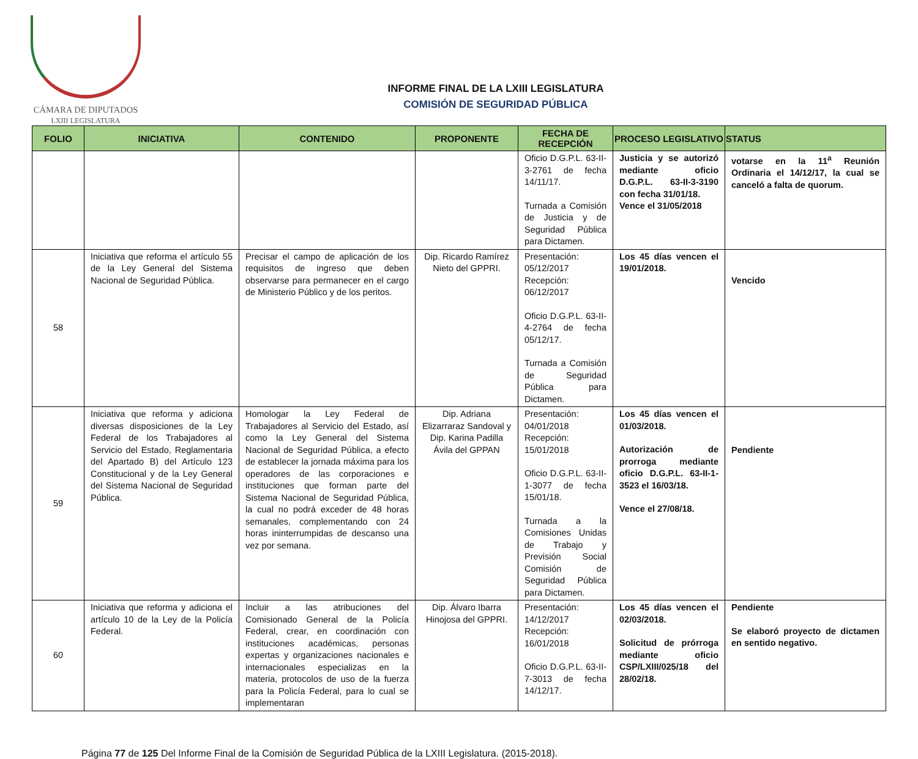CÁMARA DE DIPUTADOS
LXIII LEGISLATURA
INFORME FINAL DE LA LXIII LEGISLATURA
COMISIÓN DE SEGURIDAD PÚBLICA
| FOLIO | INICIATIVA | CONTENIDO | PROPONENTE | FECHA DE RECEPCIÓN | PROCESO LEGISLATIVO | STATUS |
| --- | --- | --- | --- | --- | --- | --- |
| | | | | Oficio D.G.P.L. 63-II-3-2761 de fecha 14/11/17. Turnada a Comisión de Justicia y de Seguridad Pública para Dictamen. | Justicia y se autorizó mediante oficio D.G.P.L. 63-II-3-3190 con fecha 31/01/18. Vence el 31/05/2018 | votarse en la 11<sup>a</sup> Reunión Ordinaria el 14/12/17, la cual se canceló a falta de quorum. |
| 58 | Iniciativa que reforma el artículo 55 de la Ley General del Sistema Nacional de Seguridad Pública. | Precisar el campo de aplicación de los requisitos de ingreso que deben observarse para permanecer en el cargo de Ministerio Público y de los peritos. | Dip. Ricardo Ramírez Nieto del GPPRI. | Presentación: 05/12/2017 Recepción: 06/12/2017 Oficio D.G.P.L. 63-II-4-2764 de fecha 05/12/17. Turnada a Comisión de Seguridad Pública para Dictamen. | Los 45 días vencen el 19/01/2018. | Vencido |
| 59 | Iniciativa que reforma y adiciona diversas disposiciones de la Ley Federal de los Trabajadores al Servicio del Estado, Reglamentaria del Apartado B) del Artículo 123 Constitucional y de la Ley General del Sistema Nacional de Seguridad Pública. | Homologar la Ley Federal de Trabajadores al Servicio del Estado, así como la Ley General del Sistema Nacional de Seguridad Pública, a efecto de establecer la jornada máxima para los operadores de las corporaciones e instituciones que forman parte del Sistema Nacional de Seguridad Pública, la cual no podrá exceder de 48 horas semanales, complementando con 24 horas ininterrumpidas de descanso una vez por semana. | Dip. Adriana Elizarraraz Sandoval y Dip. Karina Padilla Ávila del GPPAN | Presentación: 04/01/2018 Recepción: 15/01/2018 Oficio D.G.P.L. 63-II-1-3077 de fecha 15/01/18. Turnada a la Comisiones Unidas de Trabajo y Previsión Social Comisión de Seguridad Pública para Dictamen. | Los 45 días vencen el 01/03/2018. Autorización de prorroga mediante oficio D.G.P.L. 63-II-1-3523 el 16/03/18. Vence el 27/08/18. | Pendiente |
| 60 | Iniciativa que reforma y adiciona el artículo 10 de la Ley de la Policía Federal. | Incluir a las atribuciones del Comisionado General de la Policía Federal, crear, en coordinación con instituciones académicas, personas expertas y organizaciones nacionales e internacionales especializas en la materia, protocolos de uso de la fuerza para la Policía Federal, para lo cual se implementaran | Dip. Álvaro Ibarra Hinojosa del GPPRI. | Presentación: 14/12/2017 Recepción: 16/01/2018 Oficio D.G.P.L. 63-II-7-3013 de fecha 14/12/17. | Los 45 días vencen el 02/03/2018. Solicitud de prórroga mediante oficio CSP/LXIII/025/18 del 28/02/18. | Pendiente Se elaboró proyecto de dictamen en sentido negativo. |
Página 77 de 125 Del Informe Final de la Comisión de Seguridad Pública de la LXIII Legislatura. (2015-2018).